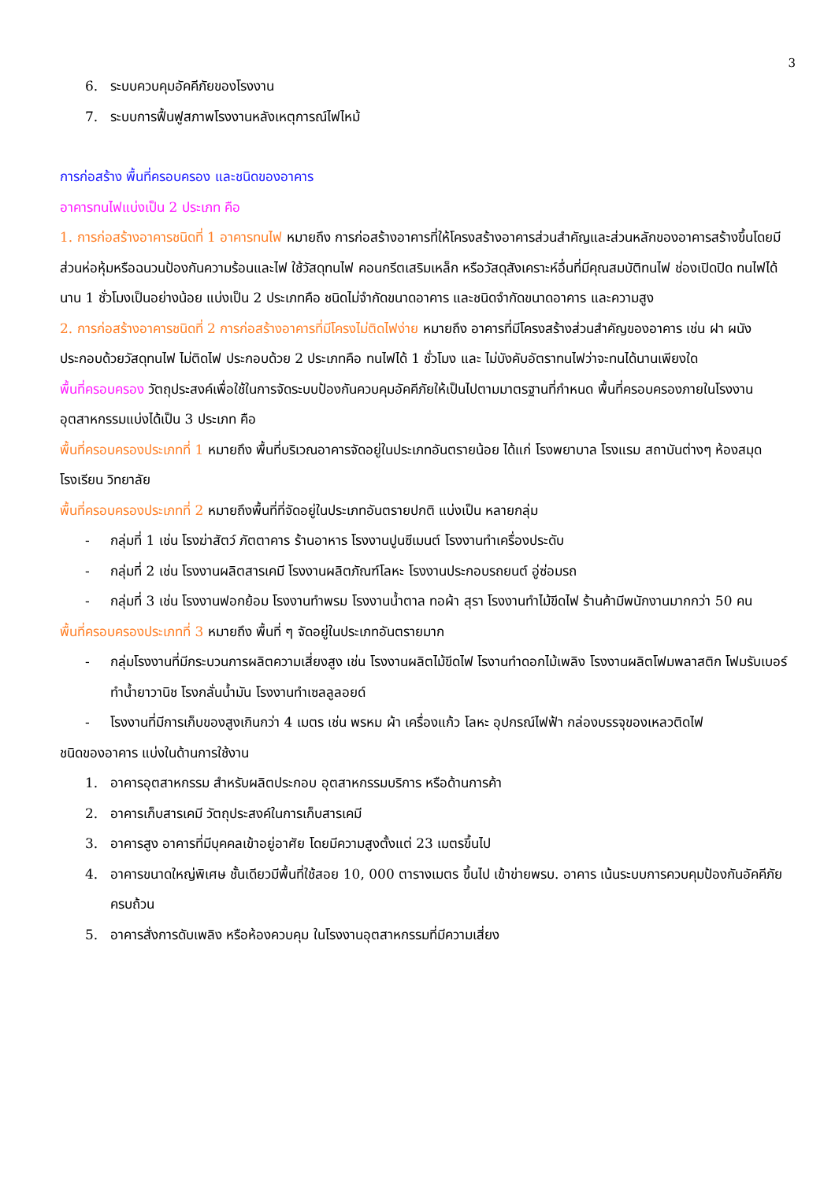3
6. ระบบควบคุมอัคคีภัยของโรงงาน
7. ระบบการฟื้นฟูสภาพโรงงานหลังเหตุการณ์ไฟไหม้
การก่อสร้าง พื้นที่ครอบครอง และชนิดของอาคาร
อาคารทนไฟแบ่งเป็น 2 ประเภท คือ
1. การก่อสร้างอาคารชนิดที่ 1 อาคารทนไฟ หมายถึง การก่อสร้างอาคารที่ให้โครงสร้างอาคารส่วนสำคัญและส่วนหลักของอาคารสร้างขึ้นโดยมีส่วนห่อหุ้มหรือฉนวนป้องกันความร้อนและไฟ ใช้วัสดุทนไฟ คอนกรีตเสริมเหล็ก หรือวัสดุสังเคราะห์อื่นที่มีคุณสมบัติทนไฟ ช่องเปิดปิด ทนไฟได้นาน 1 ชั่วโมงเป็นอย่างน้อย แบ่งเป็น 2 ประเภทคือ ชนิดไม่จำกัดขนาดอาคาร และชนิดจำกัดขนาดอาคาร และความสูง
2. การก่อสร้างอาคารชนิดที่ 2 การก่อสร้างอาคารที่มีโครงไม่ติดไฟง่าย หมายถึง อาคารที่มีโครงสร้างส่วนสำคัญของอาคาร เช่น ฝา ผนัง ประกอบด้วยวัสดุทนไฟ ไม่ติดไฟ ประกอบด้วย 2 ประเภทคือ ทนไฟได้ 1 ชั่วโมง และ ไม่บังคับอัตราทนไฟว่าจะทนได้นานเพียงใด
พื้นที่ครอบครอง วัตถุประสงค์เพื่อใช้ในการจัดระบบป้องกันควบคุมอัคคีภัยให้เป็นไปตามมาตรฐานที่กำหนด พื้นที่ครอบครองภายในโรงงานอุตสาหกรรมแบ่งได้เป็น 3 ประเภท คือ
พื้นที่ครอบครองประเภทที่ 1 หมายถึง พื้นที่บริเวณอาคารจัดอยู่ในประเภทอันตรายน้อย ได้แก่ โรงพยาบาล โรงแรม สถาบันต่างๆ ห้องสมุด โรงเรียน วิทยาลัย
พื้นที่ครอบครองประเภทที่ 2 หมายถึงพื้นที่ที่จัดอยู่ในประเภทอันตรายปกติ แบ่งเป็น หลายกลุ่ม
- กลุ่มที่ 1 เช่น โรงฆ่าสัตว์ ภัตตาคาร ร้านอาหาร โรงงานปูนซีเมนต์ โรงงานทำเครื่องประดับ
- กลุ่มที่ 2 เช่น โรงงานผลิตสารเคมี โรงงานผลิตภัณฑ์โลหะ โรงงานประกอบรถยนต์ อู่ซ่อมรถ
- กลุ่มที่ 3 เช่น โรงงานฟอกย้อม โรงงานทำพรม โรงงานน้ำตาล ทอผ้า สุรา โรงงานทำไม้ขีดไฟ ร้านค้ามีพนักงานมากกว่า 50 คน
พื้นที่ครอบครองประเภทที่ 3 หมายถึง พื้นที่ ๆ จัดอยู่ในประเภทอันตรายมาก
- กลุ่มโรงงานที่มีกระบวนการผลิตความเสี่ยงสูง เช่น โรงงานผลิตไม้ขีดไฟ โรงานทำดอกไม้เพลิง โรงงานผลิตโฟมพลาสติก โฟมรับเบอร์ ทำน้ำยาวานิช โรงกลั่นน้ำมัน โรงงานทำเซลลูลอยด์
- โรงงานที่มีการเก็บของสูงเกินกว่า 4 เมตร เช่น พรหม ผ้า เครื่องแก้ว โลหะ อุปกรณ์ไฟฟ้า กล่องบรรจุของเหลวติดไฟ
ชนิดของอาคาร แบ่งในด้านการใช้งาน
1. อาคารอุตสาหกรรม สำหรับผลิตประกอบ อุตสาหกรรมบริการ หรือด้านการค้า
2. อาคารเก็บสารเคมี วัตถุประสงค์ในการเก็บสารเคมี
3. อาคารสูง อาคารที่มีบุคคลเข้าอยู่อาศัย โดยมีความสูงตั้งแต่ 23 เมตรขึ้นไป
4. อาคารขนาดใหญ่พิเศษ ชั้นเดียวมีพื้นที่ใช้สอย 10, 000 ตารางเมตร ขึ้นไป เข้าข่ายพรบ. อาคาร เน้นระบบการควบคุมป้องกันอัคคีภัยครบถ้วน
5. อาคารสั่งการดับเพลิง หรือห้องควบคุม ในโรงงานอุตสาหกรรมที่มีความเสี่ยง